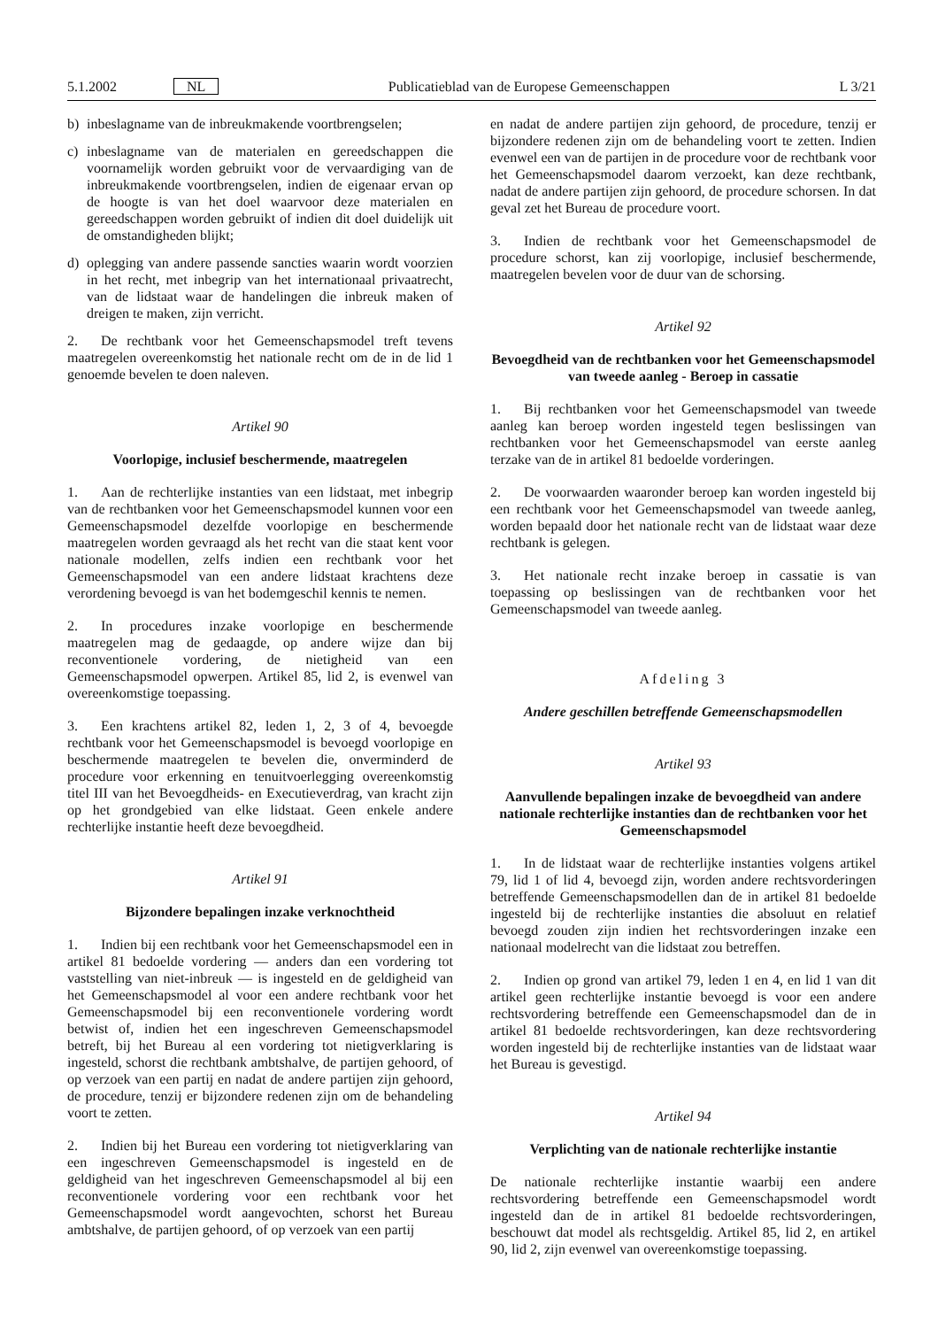5.1.2002 NL Publicatieblad van de Europese Gemeenschappen L 3/21
b) inbeslagname van de inbreukmakende voortbrengselen;
c) inbeslagname van de materialen en gereedschappen die voornamelijk worden gebruikt voor de vervaardiging van de inbreukmakende voortbrengselen, indien de eigenaar ervan op de hoogte is van het doel waarvoor deze materialen en gereedschappen worden gebruikt of indien dit doel duidelijk uit de omstandigheden blijkt;
d) oplegging van andere passende sancties waarin wordt voorzien in het recht, met inbegrip van het internationaal privaatrecht, van de lidstaat waar de handelingen die inbreuk maken of dreigen te maken, zijn verricht.
2. De rechtbank voor het Gemeenschapsmodel treft tevens maatregelen overeenkomstig het nationale recht om de in de lid 1 genoemde bevelen te doen naleven.
Artikel 90
Voorlopige, inclusief beschermende, maatregelen
1. Aan de rechterlijke instanties van een lidstaat, met inbegrip van de rechtbanken voor het Gemeenschapsmodel kunnen voor een Gemeenschapsmodel dezelfde voorlopige en beschermende maatregelen worden gevraagd als het recht van die staat kent voor nationale modellen, zelfs indien een rechtbank voor het Gemeenschapsmodel van een andere lidstaat krachtens deze verordening bevoegd is van het bodemgeschil kennis te nemen.
2. In procedures inzake voorlopige en beschermende maatregelen mag de gedaagde, op andere wijze dan bij reconventionele vordering, de nietigheid van een Gemeenschapsmodel opwerpen. Artikel 85, lid 2, is evenwel van overeenkomstige toepassing.
3. Een krachtens artikel 82, leden 1, 2, 3 of 4, bevoegde rechtbank voor het Gemeenschapsmodel is bevoegd voorlopige en beschermende maatregelen te bevelen die, onverminderd de procedure voor erkenning en tenuitvoerlegging overeenkomstig titel III van het Bevoegdheids- en Executieverdrag, van kracht zijn op het grondgebied van elke lidstaat. Geen enkele andere rechterlijke instantie heeft deze bevoegdheid.
Artikel 91
Bijzondere bepalingen inzake verknochtheid
1. Indien bij een rechtbank voor het Gemeenschapsmodel een in artikel 81 bedoelde vordering — anders dan een vordering tot vaststelling van niet-inbreuk — is ingesteld en de geldigheid van het Gemeenschapsmodel al voor een andere rechtbank voor het Gemeenschapsmodel bij een reconventionele vordering wordt betwist of, indien het een ingeschreven Gemeenschapsmodel betreft, bij het Bureau al een vordering tot nietigverklaring is ingesteld, schorst die rechtbank ambtshalve, de partijen gehoord, of op verzoek van een partij en nadat de andere partijen zijn gehoord, de procedure, tenzij er bijzondere redenen zijn om de behandeling voort te zetten.
2. Indien bij het Bureau een vordering tot nietigverklaring van een ingeschreven Gemeenschapsmodel is ingesteld en de geldigheid van het ingeschreven Gemeenschapsmodel al bij een reconventionele vordering voor een rechtbank voor het Gemeenschapsmodel wordt aangevochten, schorst het Bureau ambtshalve, de partijen gehoord, of op verzoek van een partij
en nadat de andere partijen zijn gehoord, de procedure, tenzij er bijzondere redenen zijn om de behandeling voort te zetten. Indien evenwel een van de partijen in de procedure voor de rechtbank voor het Gemeenschapsmodel daarom verzoekt, kan deze rechtbank, nadat de andere partijen zijn gehoord, de procedure schorsen. In dat geval zet het Bureau de procedure voort.
3. Indien de rechtbank voor het Gemeenschapsmodel de procedure schorst, kan zij voorlopige, inclusief beschermende, maatregelen bevelen voor de duur van de schorsing.
Artikel 92
Bevoegdheid van de rechtbanken voor het Gemeenschapsmodel van tweede aanleg - Beroep in cassatie
1. Bij rechtbanken voor het Gemeenschapsmodel van tweede aanleg kan beroep worden ingesteld tegen beslissingen van rechtbanken voor het Gemeenschapsmodel van eerste aanleg terzake van de in artikel 81 bedoelde vorderingen.
2. De voorwaarden waaronder beroep kan worden ingesteld bij een rechtbank voor het Gemeenschapsmodel van tweede aanleg, worden bepaald door het nationale recht van de lidstaat waar deze rechtbank is gelegen.
3. Het nationale recht inzake beroep in cassatie is van toepassing op beslissingen van de rechtbanken voor het Gemeenschapsmodel van tweede aanleg.
Afdeling 3
Andere geschillen betreffende Gemeenschapsmodellen
Artikel 93
Aanvullende bepalingen inzake de bevoegdheid van andere nationale rechterlijke instanties dan de rechtbanken voor het Gemeenschapsmodel
1. In de lidstaat waar de rechterlijke instanties volgens artikel 79, lid 1 of lid 4, bevoegd zijn, worden andere rechtsvorderingen betreffende Gemeenschapsmodellen dan de in artikel 81 bedoelde ingesteld bij de rechterlijke instanties die absoluut en relatief bevoegd zouden zijn indien het rechtsvorderingen inzake een nationaal modelrecht van die lidstaat zou betreffen.
2. Indien op grond van artikel 79, leden 1 en 4, en lid 1 van dit artikel geen rechterlijke instantie bevoegd is voor een andere rechtsvordering betreffende een Gemeenschapsmodel dan de in artikel 81 bedoelde rechtsvorderingen, kan deze rechtsvordering worden ingesteld bij de rechterlijke instanties van de lidstaat waar het Bureau is gevestigd.
Artikel 94
Verplichting van de nationale rechterlijke instantie
De nationale rechterlijke instantie waarbij een andere rechtsvordering betreffende een Gemeenschapsmodel wordt ingesteld dan de in artikel 81 bedoelde rechtsvorderingen, beschouwt dat model als rechtsgeldig. Artikel 85, lid 2, en artikel 90, lid 2, zijn evenwel van overeenkomstige toepassing.